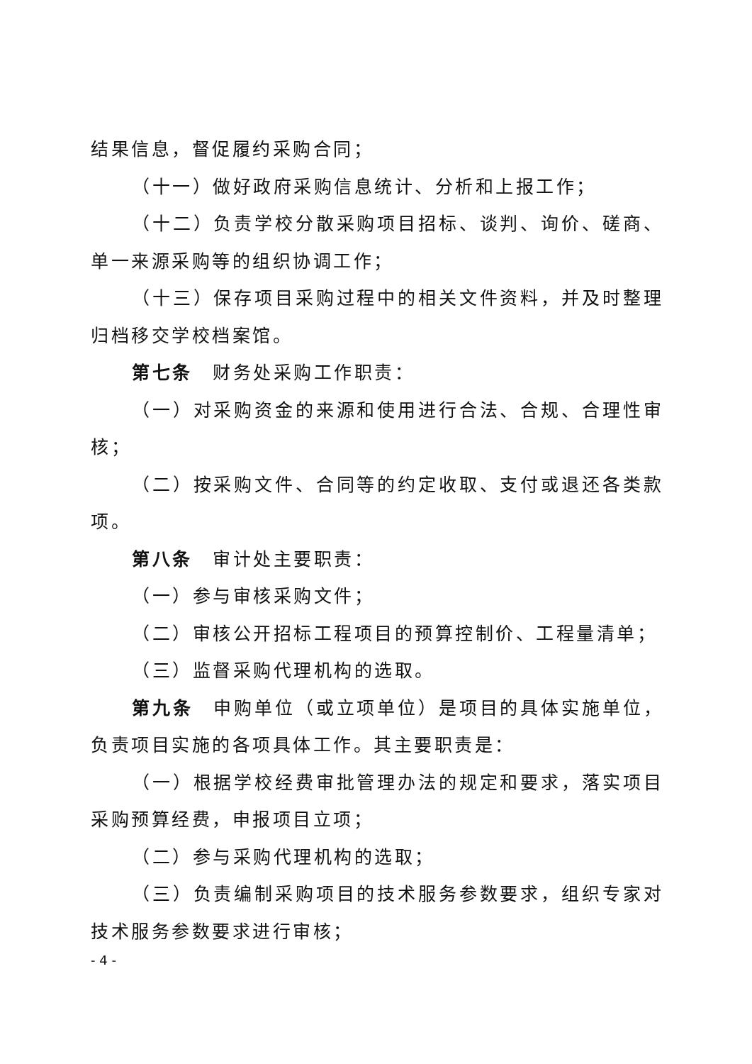结果信息，督促履约采购合同；
（十一）做好政府采购信息统计、分析和上报工作；
（十二）负责学校分散采购项目招标、谈判、询价、磋商、单一来源采购等的组织协调工作；
（十三）保存项目采购过程中的相关文件资料，并及时整理归档移交学校档案馆。
第七条　财务处采购工作职责：
（一）对采购资金的来源和使用进行合法、合规、合理性审核；
（二）按采购文件、合同等的约定收取、支付或退还各类款项。
第八条　审计处主要职责：
（一）参与审核采购文件；
（二）审核公开招标工程项目的预算控制价、工程量清单；
（三）监督采购代理机构的选取。
第九条　申购单位（或立项单位）是项目的具体实施单位，负责项目实施的各项具体工作。其主要职责是：
（一）根据学校经费审批管理办法的规定和要求，落实项目采购预算经费，申报项目立项；
（二）参与采购代理机构的选取；
（三）负责编制采购项目的技术服务参数要求，组织专家对技术服务参数要求进行审核；
- 4 -